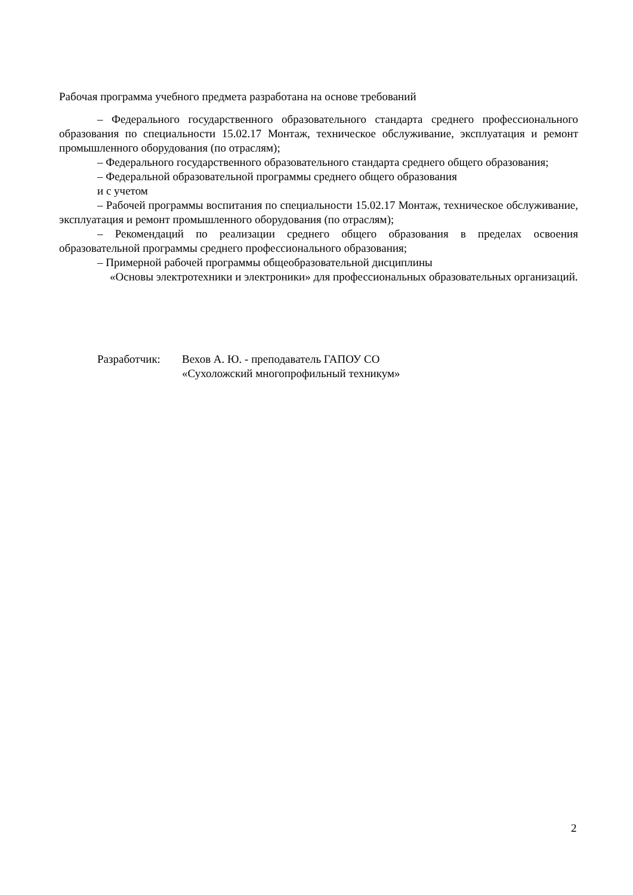Рабочая программа учебного предмета разработана на основе требований
– Федерального государственного образовательного стандарта среднего профессионального образования по специальности 15.02.17 Монтаж, техническое обслуживание, эксплуатация и ремонт промышленного оборудования (по отраслям);
– Федерального государственного образовательного стандарта среднего общего образования;
– Федеральной образовательной программы среднего общего образования
и с учетом
– Рабочей программы воспитания по специальности 15.02.17 Монтаж, техническое обслуживание, эксплуатация и ремонт промышленного оборудования (по отраслям);
– Рекомендаций по реализации среднего общего образования в пределах освоения образовательной программы среднего профессионального образования;
– Примерной рабочей программы общеобразовательной дисциплины
«Основы электротехники и электроники» для профессиональных образовательных организаций.
Разработчик: Вехов А. Ю. - преподаватель ГАПОУ СО
«Сухоложский многопрофильный техникум»
2